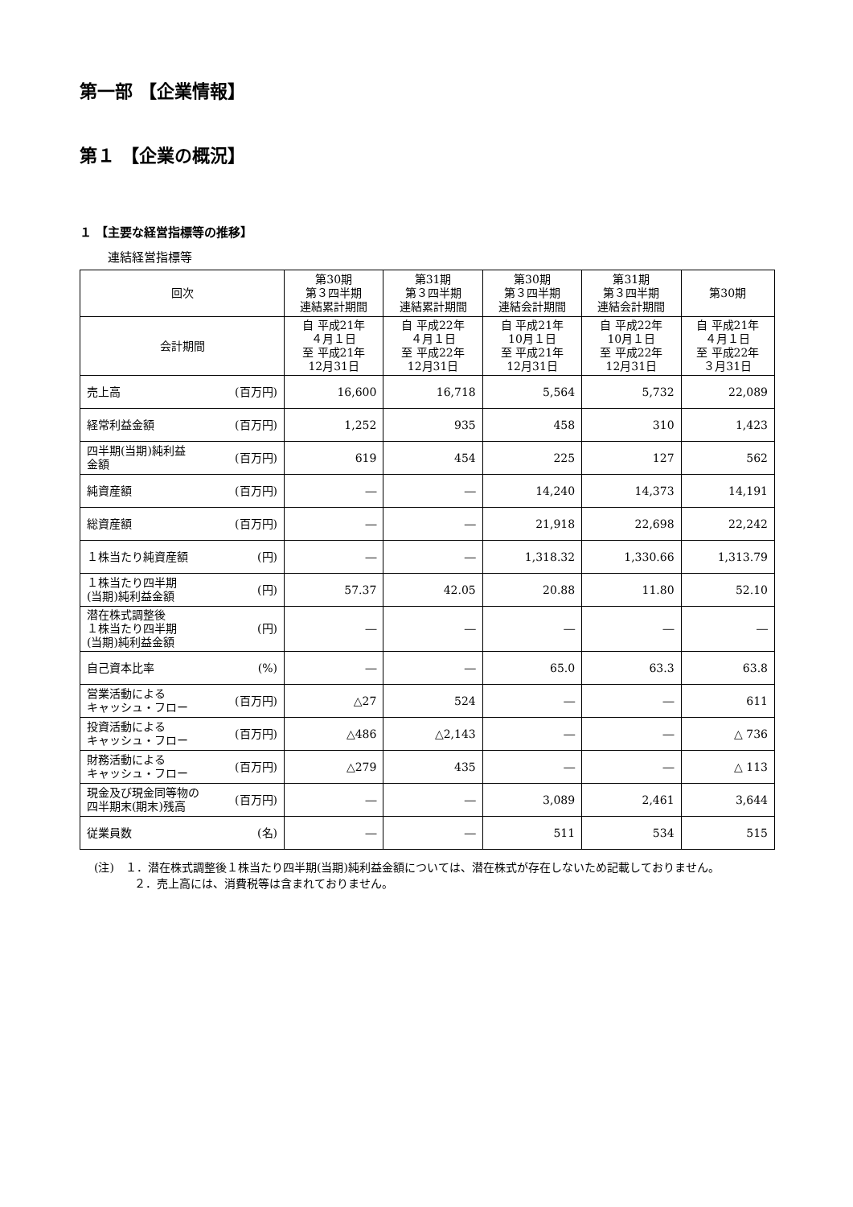第一部 【企業情報】
第１ 【企業の概況】
１ 【主要な経営指標等の推移】
連結経営指標等
| 回次 | 第30期 第３四半期 連結累計期間 | 第31期 第３四半期 連結累計期間 | 第30期 第３四半期 連結会計期間 | 第31期 第３四半期 連結会計期間 | 第30期 |
| --- | --- | --- | --- | --- | --- |
| 会計期間 | 自 平成21年 ４月１日 至 平成21年 12月31日 | 自 平成22年 ４月１日 至 平成22年 12月31日 | 自 平成21年 10月１日 至 平成21年 12月31日 | 自 平成22年 10月１日 至 平成22年 12月31日 | 自 平成21年 ４月１日 至 平成22年 ３月31日 |
| 売上高 (百万円) | 16,600 | 16,718 | 5,564 | 5,732 | 22,089 |
| 経常利益金額 (百万円) | 1,252 | 935 | 458 | 310 | 1,423 |
| 四半期(当期)純利益 金額 (百万円) | 619 | 454 | 225 | 127 | 562 |
| 純資産額 (百万円) | ― | ― | 14,240 | 14,373 | 14,191 |
| 総資産額 (百万円) | ― | ― | 21,918 | 22,698 | 22,242 |
| １株当たり純資産額 (円) | ― | ― | 1,318.32 | 1,330.66 | 1,313.79 |
| １株当たり四半期 (当期)純利益金額 (円) | 57.37 | 42.05 | 20.88 | 11.80 | 52.10 |
| 潜在株式調整後 １株当たり四半期 (当期)純利益金額 (円) | ― | ― | ― | ― | ― |
| 自己資本比率 (%) | ― | ― | 65.0 | 63.3 | 63.8 |
| 営業活動による キャッシュ・フロー (百万円) | △27 | 524 | ― | ― | 611 |
| 投資活動による キャッシュ・フロー (百万円) | △486 | △2,143 | ― | ― | △ 736 |
| 財務活動による キャッシュ・フロー (百万円) | △279 | 435 | ― | ― | △ 113 |
| 現金及び現金同等物の 四半期末(期末)残高 (百万円) | ― | ― | 3,089 | 2,461 | 3,644 |
| 従業員数 (名) | ― | ― | 511 | 534 | 515 |
(注)　１．潜在株式調整後１株当たり四半期(当期)純利益金額については、潜在株式が存在しないため記載しておりません。
２．売上高には、消費税等は含まれておりません。